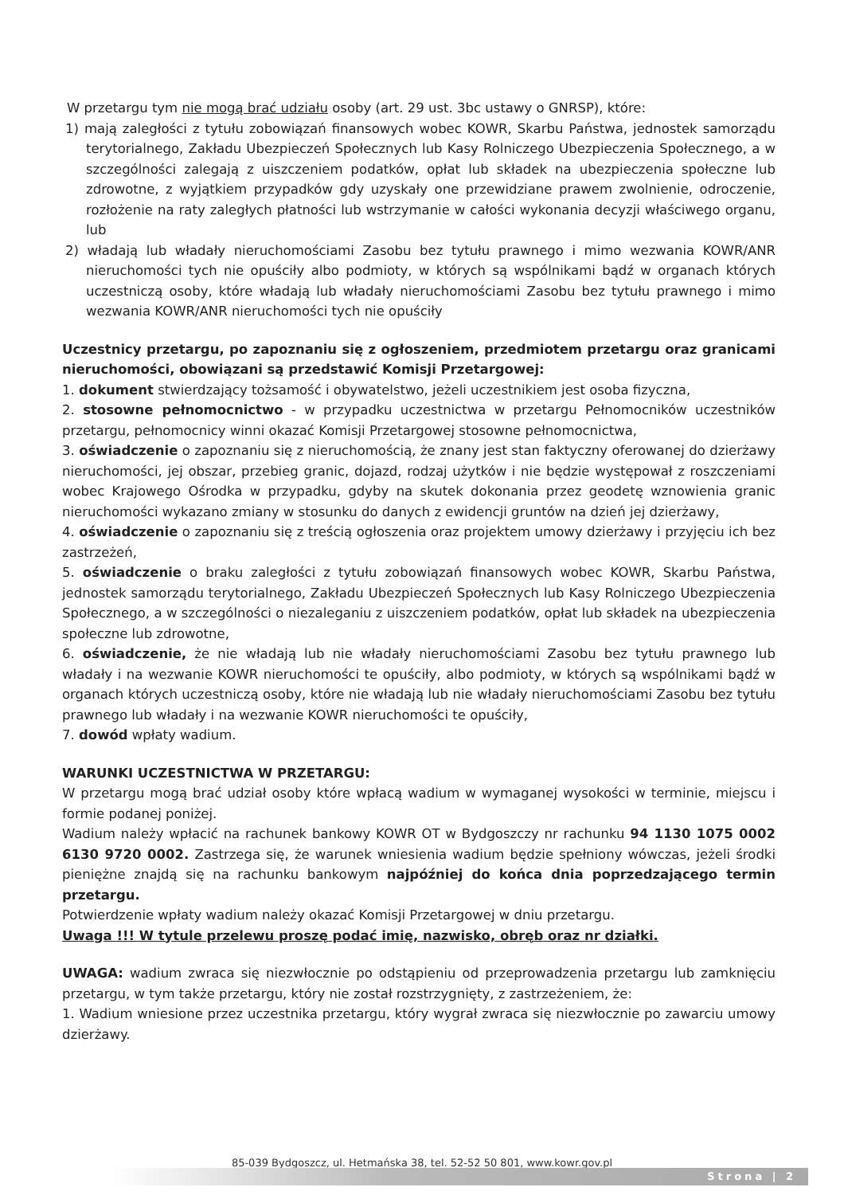W przetargu tym nie mogą brać udziału osoby (art. 29 ust. 3bc ustawy o GNRSP), które:
1) mają zaległości z tytułu zobowiązań finansowych wobec KOWR, Skarbu Państwa, jednostek samorządu terytorialnego, Zakładu Ubezpieczeń Społecznych lub Kasy Rolniczego Ubezpieczenia Społecznego, a w szczególności zalegają z uiszczeniem podatków, opłat lub składek na ubezpieczenia społeczne lub zdrowotne, z wyjątkiem przypadków gdy uzyskały one przewidziane prawem zwolnienie, odroczenie, rozłożenie na raty zaległych płatności lub wstrzymanie w całości wykonania decyzji właściwego organu, lub
2) władają lub władały nieruchomościami Zasobu bez tytułu prawnego i mimo wezwania KOWR/ANR nieruchomości tych nie opuściły albo podmioty, w których są wspólnikami bądź w organach których uczestniczą osoby, które władają lub władały nieruchomościami Zasobu bez tytułu prawnego i mimo wezwania KOWR/ANR nieruchomości tych nie opuściły
Uczestnicy przetargu, po zapoznaniu się z ogłoszeniem, przedmiotem przetargu oraz granicami nieruchomości, obowiązani są przedstawić Komisji Przetargowej:
1. dokument stwierdzający tożsamość i obywatelstwo, jeżeli uczestnikiem jest osoba fizyczna,
2. stosowne pełnomocnictwo - w przypadku uczestnictwa w przetargu Pełnomocników uczestników przetargu, pełnomocnicy winni okazać Komisji Przetargowej stosowne pełnomocnictwa,
3. oświadczenie o zapoznaniu się z nieruchomością, że znany jest stan faktyczny oferowanej do dzierżawy nieruchomości, jej obszar, przebieg granic, dojazd, rodzaj użytków i nie będzie występował z roszczeniami wobec Krajowego Ośrodka w przypadku, gdyby na skutek dokonania przez geodetę wznowienia granic nieruchomości wykazano zmiany w stosunku do danych z ewidencji gruntów na dzień jej dzierżawy,
4. oświadczenie o zapoznaniu się z treścią ogłoszenia oraz projektem umowy dzierżawy i przyjęciu ich bez zastrzeżeń,
5. oświadczenie o braku zaległości z tytułu zobowiązań finansowych wobec KOWR, Skarbu Państwa, jednostek samorządu terytorialnego, Zakładu Ubezpieczeń Społecznych lub Kasy Rolniczego Ubezpieczenia Społecznego, a w szczególności o niezaleganiu z uiszczeniem podatków, opłat lub składek na ubezpieczenia społeczne lub zdrowotne,
6. oświadczenie, że nie władają lub nie władały nieruchomościami Zasobu bez tytułu prawnego lub władały i na wezwanie KOWR nieruchomości te opuściły, albo podmioty, w których są wspólnikami bądź w organach których uczestniczą osoby, które nie władają lub nie władały nieruchomościami Zasobu bez tytułu prawnego lub władały i na wezwanie KOWR nieruchomości te opuściły,
7. dowód wpłaty wadium.
WARUNKI UCZESTNICTWA W PRZETARGU:
W przetargu mogą brać udział osoby które wpłacą wadium w wymaganej wysokości w terminie, miejscu i formie podanej poniżej.
Wadium należy wpłacić na rachunek bankowy KOWR OT w Bydgoszczy nr rachunku 94 1130 1075 0002 6130 9720 0002. Zastrzega się, że warunek wniesienia wadium będzie spełniony wówczas, jeżeli środki pieniężne znajdą się na rachunku bankowym najpóźniej do końca dnia poprzedzającego termin przetargu.
Potwierdzenie wpłaty wadium należy okazać Komisji Przetargowej w dniu przetargu.
Uwaga !!! W tytule przelewu proszę podać imię, nazwisko, obręb oraz nr działki.
UWAGA: wadium zwraca się niezwłocznie po odstąpieniu od przeprowadzenia przetargu lub zamknięciu przetargu, w tym także przetargu, który nie został rozstrzygnięty, z zastrzeżeniem, że:
1. Wadium wniesione przez uczestnika przetargu, który wygrał zwraca się niezwłocznie po zawarciu umowy dzierżawy.
85-039 Bydgoszcz, ul. Hetmańska 38, tel. 52-52 50 801, www.kowr.gov.pl
Strona | 2